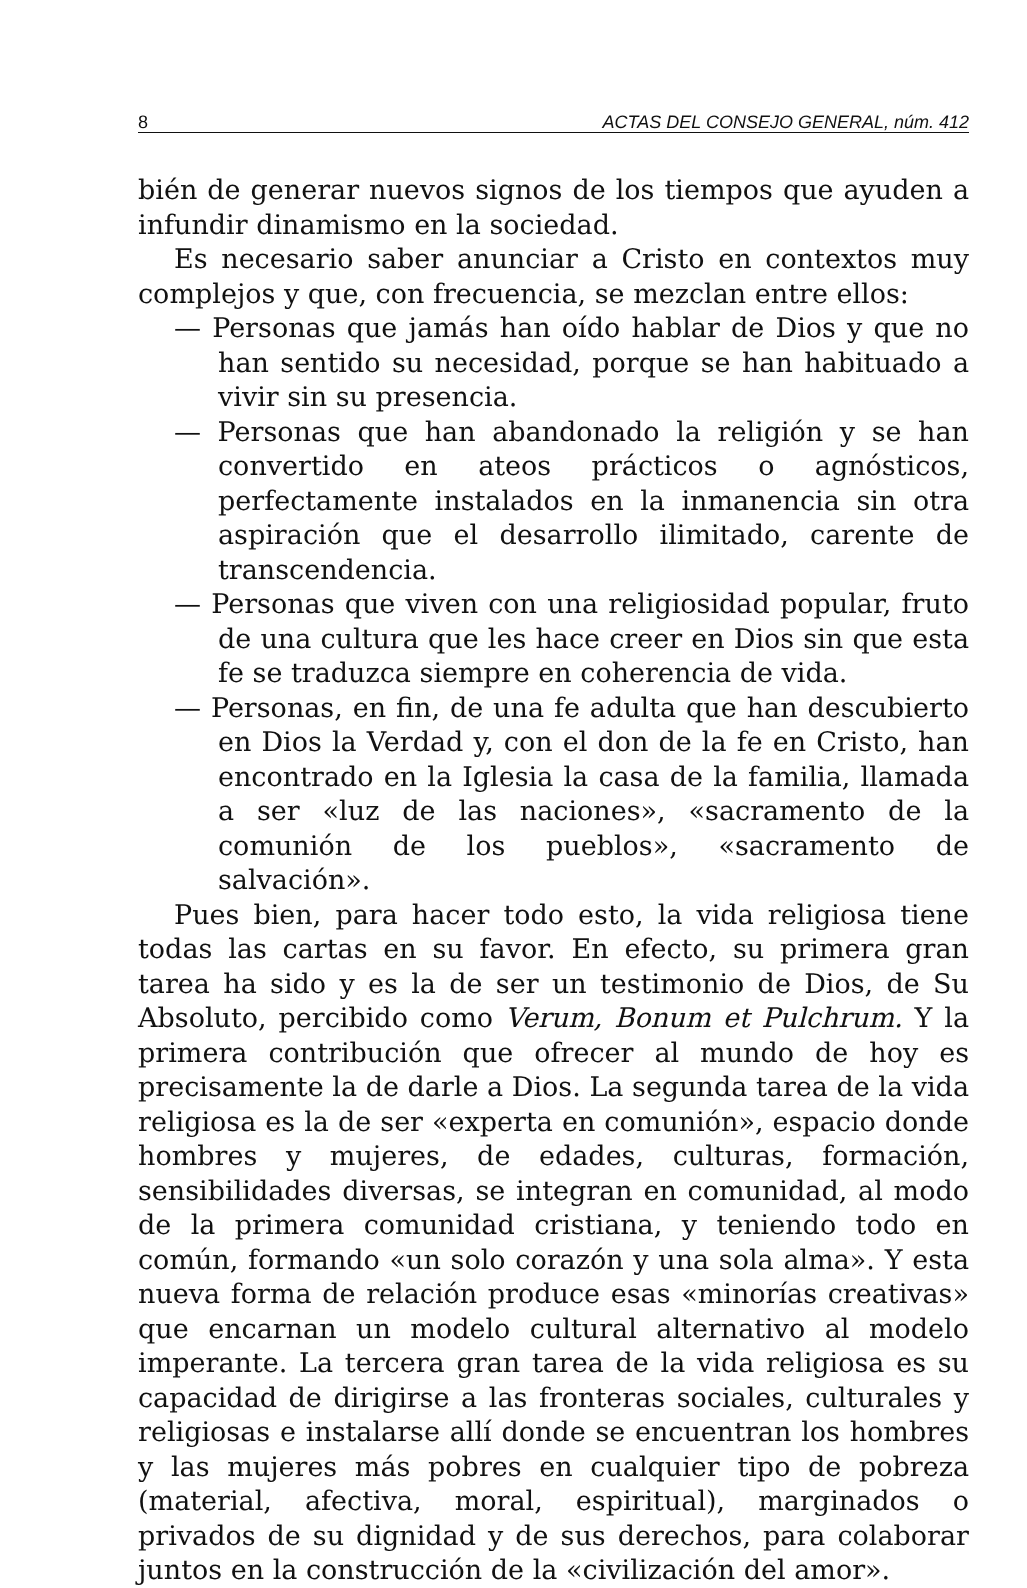8 ACTAS DEL CONSEJO GENERAL, núm. 412
bién de generar nuevos signos de los tiempos que ayuden a infundir dinamismo en la sociedad.
Es necesario saber anunciar a Cristo en contextos muy complejos y que, con frecuencia, se mezclan entre ellos:
— Personas que jamás han oído hablar de Dios y que no han sentido su necesidad, porque se han habituado a vivir sin su presencia.
— Personas que han abandonado la religión y se han convertido en ateos prácticos o agnósticos, perfectamente instalados en la inmanencia sin otra aspiración que el desarrollo ilimitado, carente de transcendencia.
— Personas que viven con una religiosidad popular, fruto de una cultura que les hace creer en Dios sin que esta fe se traduzca siempre en coherencia de vida.
— Personas, en fin, de una fe adulta que han descubierto en Dios la Verdad y, con el don de la fe en Cristo, han encontrado en la Iglesia la casa de la familia, llamada a ser «luz de las naciones», «sacramento de la comunión de los pueblos», «sacramento de salvación».
Pues bien, para hacer todo esto, la vida religiosa tiene todas las cartas en su favor. En efecto, su primera gran tarea ha sido y es la de ser un testimonio de Dios, de Su Absoluto, percibido como Verum, Bonum et Pulchrum. Y la primera contribución que ofrecer al mundo de hoy es precisamente la de darle a Dios. La segunda tarea de la vida religiosa es la de ser «experta en comunión», espacio donde hombres y mujeres, de edades, culturas, formación, sensibilidades diversas, se integran en comunidad, al modo de la primera comunidad cristiana, y teniendo todo en común, formando «un solo corazón y una sola alma». Y esta nueva forma de relación produce esas «minorías creativas» que encarnan un modelo cultural alternativo al modelo imperante. La tercera gran tarea de la vida religiosa es su capacidad de dirigirse a las fronteras sociales, culturales y religiosas e instalarse allí donde se encuentran los hombres y las mujeres más pobres en cualquier tipo de pobreza (material, afectiva, moral, espiritual), marginados o privados de su dignidad y de sus derechos, para colaborar juntos en la construcción de la «civilización del amor».